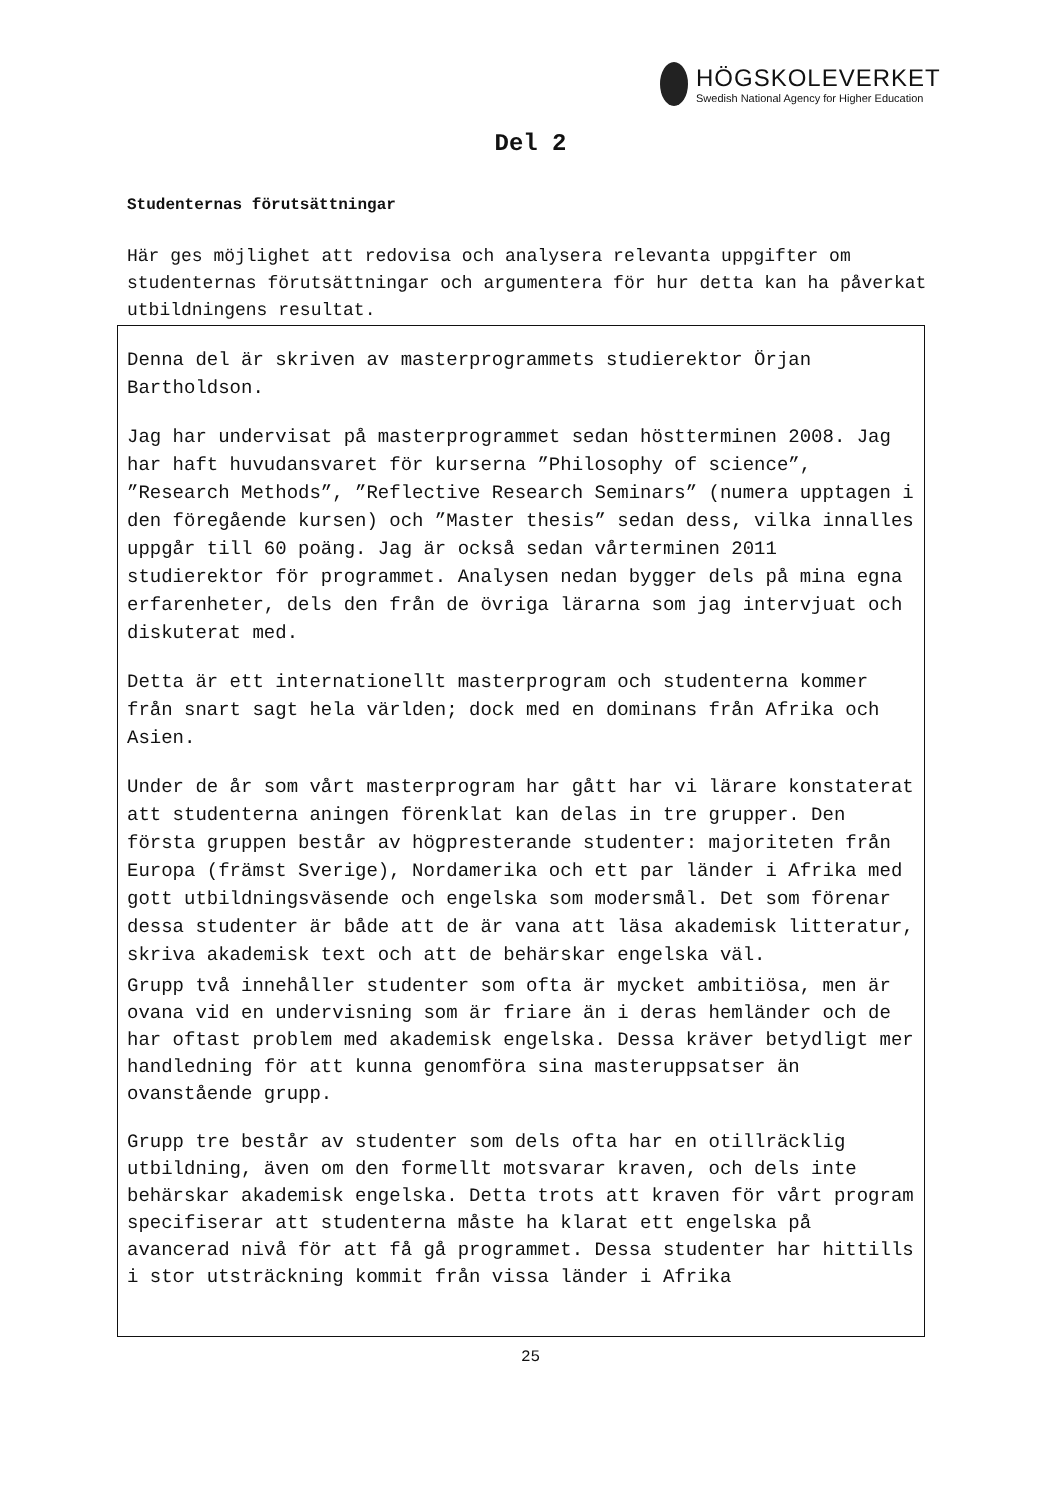HÖGSKOLEVERKET
Swedish National Agency for Higher Education
Del 2
Studenternas förutsättningar
Här ges möjlighet att redovisa och analysera relevanta uppgifter om studenternas förutsättningar och argumentera för hur detta kan ha påverkat utbildningens resultat.
Denna del är skriven av masterprogrammets studierektor Örjan Bartholdson.
Jag har undervisat på masterprogrammet sedan höstterminen 2008. Jag har haft huvudansvaret för kurserna ”Philosophy of science”, ”Research Methods”, ”Reflective Research Seminars” (numera upptagen i den föregående kursen) och ”Master thesis” sedan dess, vilka innalles uppgår till 60 poäng. Jag är också sedan vårterminen 2011 studierektor för programmet. Analysen nedan bygger dels på mina egna erfarenheter, dels den från de övriga lärarna som jag intervjuat och diskuterat med.
Detta är ett internationellt masterprogram och studenterna kommer från snart sagt hela världen; dock med en dominans från Afrika och Asien.
Under de år som vårt masterprogram har gått har vi lärare konstaterat att studenterna aningen förenklat kan delas in tre grupper. Den första gruppen består av högpresterande studenter: majoriteten från Europa (främst Sverige), Nordamerika och ett par länder i Afrika med gott utbildningsväsende och engelska som modersmål. Det som förenar dessa studenter är både att de är vana att läsa akademisk litteratur, skriva akademisk text och att de behärskar engelska väl.
Grupp två innehåller studenter som ofta är mycket ambitiösa, men är ovana vid en undervisning som är friare än i deras hemländer och de har oftast problem med akademisk engelska. Dessa kräver betydligt mer handledning för att kunna genomföra sina masteruppsatser än ovanstående grupp.
Grupp tre består av studenter som dels ofta har en otillräcklig utbildning, även om den formellt motsvarar kraven, och dels inte behärskar akademisk engelska. Detta trots att kraven för vårt program specifiserar att studenterna måste ha klarat ett engelska på avancerad nivå för att få gå programmet. Dessa studenter har hittills i stor utsträckning kommit från vissa länder i Afrika
25